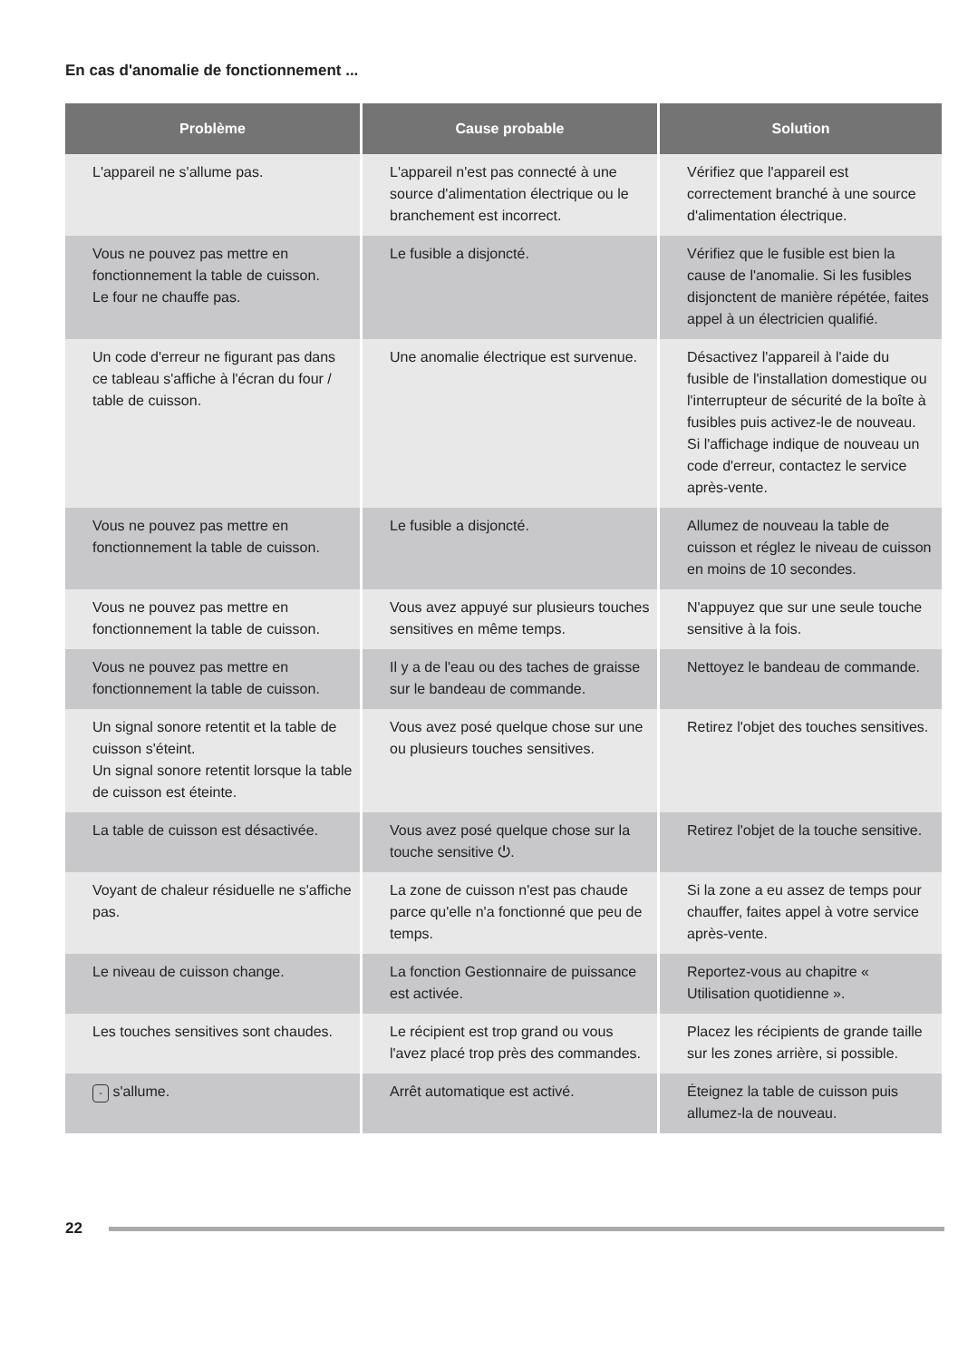En cas d'anomalie de fonctionnement ...
| Problème | Cause probable | Solution |
| --- | --- | --- |
| L'appareil ne s'allume pas. | L'appareil n'est pas connecté à une source d'alimentation électrique ou le branchement est incorrect. | Vérifiez que l'appareil est correctement branché à une source d'alimentation électrique. |
| Vous ne pouvez pas mettre en fonctionnement la table de cuisson. Le four ne chauffe pas. | Le fusible a disjoncté. | Vérifiez que le fusible est bien la cause de l'anomalie. Si les fusibles disjonctent de manière répétée, faites appel à un électricien qualifié. |
| Un code d'erreur ne figurant pas dans ce tableau s'affiche à l'écran du four / table de cuisson. | Une anomalie électrique est survenue. | Désactivez l'appareil à l'aide du fusible de l'installation domestique ou l'interrupteur de sécurité de la boîte à fusibles puis activez-le de nouveau. Si l'affichage indique de nouveau un code d'erreur, contactez le service après-vente. |
| Vous ne pouvez pas mettre en fonctionnement la table de cuisson. | Le fusible a disjoncté. | Allumez de nouveau la table de cuisson et réglez le niveau de cuisson en moins de 10 secondes. |
| Vous ne pouvez pas mettre en fonctionnement la table de cuisson. | Vous avez appuyé sur plusieurs touches sensitives en même temps. | N'appuyez que sur une seule touche sensitive à la fois. |
| Vous ne pouvez pas mettre en fonctionnement la table de cuisson. | Il y a de l'eau ou des taches de graisse sur le bandeau de commande. | Nettoyez le bandeau de commande. |
| Un signal sonore retentit et la table de cuisson s'éteint. Un signal sonore retentit lorsque la table de cuisson est éteinte. | Vous avez posé quelque chose sur une ou plusieurs touches sensitives. | Retirez l'objet des touches sensitives. |
| La table de cuisson est désactivée. | Vous avez posé quelque chose sur la touche sensitive ⏻. | Retirez l'objet de la touche sensitive. |
| Voyant de chaleur résiduelle ne s'affiche pas. | La zone de cuisson n'est pas chaude parce qu'elle n'a fonctionné que peu de temps. | Si la zone a eu assez de temps pour chauffer, faites appel à votre service après-vente. |
| Le niveau de cuisson change. | La fonction Gestionnaire de puissance est activée. | Reportez-vous au chapitre « Utilisation quotidienne ». |
| Les touches sensitives sont chaudes. | Le récipient est trop grand ou vous l'avez placé trop près des commandes. | Placez les récipients de grande taille sur les zones arrière, si possible. |
| - s'allume. | Arrêt automatique est activé. | Éteignez la table de cuisson puis allumez-la de nouveau. |
22